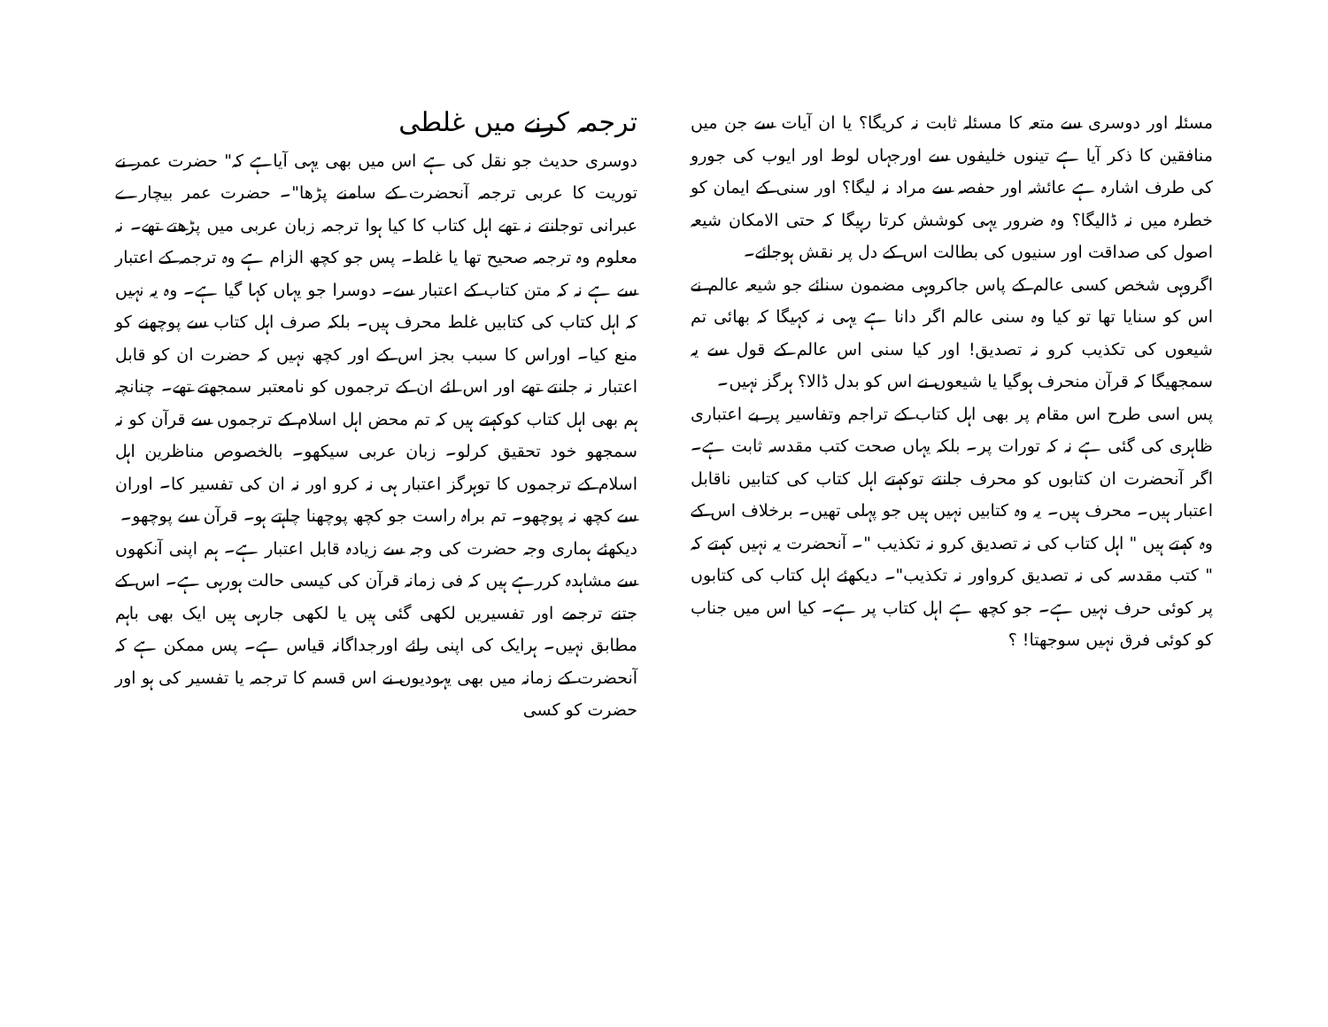مسئلہ اور دوسری سے متعہ کا مسئلہ ثابت نہ کریگا؟ یا ان آیات سے جن میں منافقین کا ذکر آیا ہے تینوں خلیفوں سے اورجہاں لوط اور ایوب کی جورو کی طرف اشارہ ہے عائشہ اور حفصہ سے مراد نہ لیگا؟ اور سنی کے ایمان کو خطرہ میں نہ ڈالیگا؟ وہ ضرور یہی کوشش کرتا رہیگا کہ حتی الامکان شیعہ اصول کی صداقت اور سنیوں کی بطالت اس کے دل پر نقش ہوجائے۔
اگروہی شخص کسی عالم کے پاس جاکروہی مضمون سنائے جو شیعہ عالم نے اس کو سنایا تھا تو کیا وہ سنی عالم اگر دانا ہے یہی نہ کہیگا کہ بھائی تم شیعوں کی تکذیب کرو نہ تصدیق! اور کیا سنی اس عالم کے قول سے یہ سمجھیگا کہ قرآن منحرف ہوگیا یا شیعوں نے اس کو بدل ڈالا؟ ہرگز نہیں۔
پس اسی طرح اس مقام پر بھی اہل کتاب کے تراجم وتفاسیر پر بے اعتباری ظاہری کی گئی ہے نہ کہ تورات پر۔ بلکہ یہاں صحت کتب مقدسہ ثابت ہے۔ اگر آنحضرت ان کتابوں کو محرف جانتے توکہتے اہل کتاب کی کتابیں ناقابل اعتبار ہیں۔ محرف ہیں۔ یہ وہ کتابیں نہیں ہیں جو پہلی تھیں۔ برخلاف اس کے وہ کہتے ہیں " اہل کتاب کی نہ تصدیق کرو نہ تکذیب "۔ آنحضرت یہ نہیں کہتے کہ " کتب مقدسہ کی نہ تصدیق کرواور نہ تکذیب"۔ دیکھئے اہل کتاب کی کتابوں پر کوئی حرف نہیں ہے۔ جو کچھ ہے اہل کتاب پر ہے۔ کیا اس میں جناب کو کوئی فرق نہیں سوجھتا! ؟
ترجمہ کرنے میں غلطی
دوسری حدیث جو نقل کی ہے اس میں بھی یہی آیاہے کہ" حضرت عمر نے توریت کا عربی ترجمہ آنحضرت کے سامنے پڑھا"۔ حضرت عمر بیچارے عبرانی توجانتے نہ تھے اہل کتاب کا کیا ہوا ترجمہ زبان عربی میں پڑھتے تھے۔ نہ معلوم وہ ترجمہ صحیح تھا یا غلط۔ پس جو کچھ الزام ہے وہ ترجمہ کے اعتبار سے ہے نہ کہ متن کتاب کے اعتبار سے۔ دوسرا جو یہاں کہا گیا ہے۔ وہ یہ نہیں کہ اہل کتاب کی کتابیں غلط محرف ہیں۔ بلکہ صرف اہل کتاب سے پوچھنے کو منع کیا۔ اوراس کا سبب بجز اس کے اور کچھ نہیں کہ حضرت ان کو قابل اعتبار نہ جانتے تھے اور اس لئے ان کے ترجموں کو نامعتبر سمجھتے تھے۔ چنانچہ ہم بھی اہل کتاب کوکہتے ہیں کہ تم محض اہل اسلام کے ترجموں سے قرآن کو نہ سمجھو خود تحقیق کرلو۔ زبان عربی سیکھو۔ بالخصوص مناظرین اہل اسلام کے ترجموں کا توہرگز اعتبار ہی نہ کرو اور نہ ان کی تفسیر کا۔ اوران سے کچھ نہ پوچھو۔ تم براہ راست جو کچھ پوچھنا چاہتے ہو۔ قرآن سے پوچھو۔
دیکھئے ہماری وجہ حضرت کی وجہ سے زیادہ قابل اعتبار ہے۔ ہم اپنی آنکھوں سے مشاہدہ کررہے ہیں کہ فی زمانہ قرآن کی کیسی حالت ہورہی ہے۔ اس کے جتنے ترجمے اور تفسیریں لکھی گئی ہیں یا لکھی جارہی ہیں ایک بھی باہم مطابق نہیں۔ ہرایک کی اپنی رائے اورجداگانہ قیاس ہے۔ پس ممکن ہے کہ آنحضرت کے زمانہ میں بھی یہودیوں نے اس قسم کا ترجمہ یا تفسیر کی ہو اور حضرت کو کسی